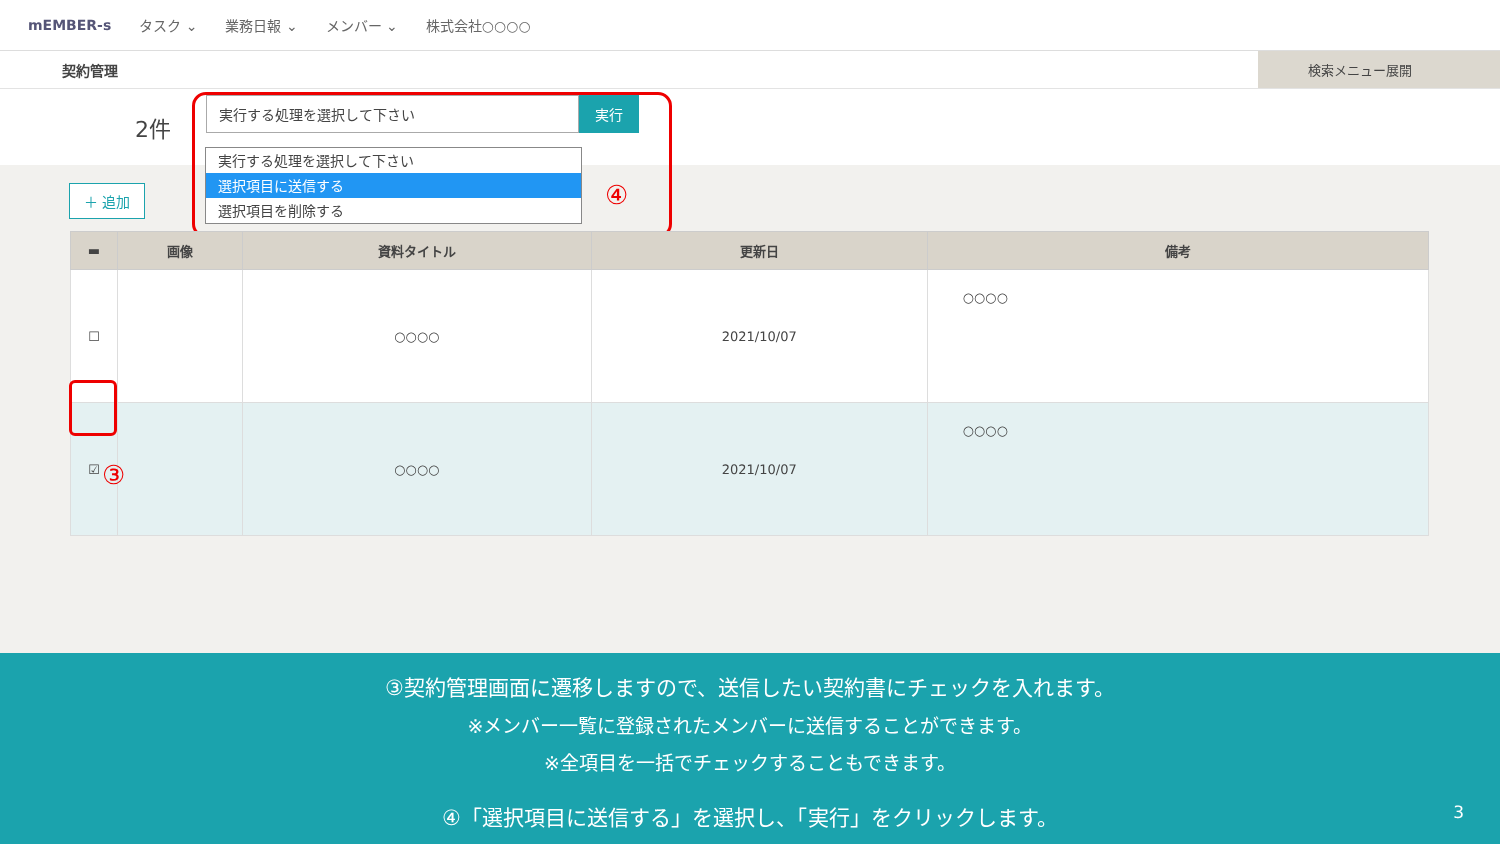mEMBER-s タスク ⌄ 業務日報 ⌄ メンバー ⌄ 株式会社○○○○
契約管理
検索メニュー展開
2件
実行する処理を選択して下さい 実行
実行する処理を選択して下さい
選択項目に送信する
選択項目を削除する
④
＋ 追加
| ▬ | 画像 | 資料タイトル | 更新日 | 備考 |
| --- | --- | --- | --- | --- |
| ☐ | | ○○○○ | 2021/10/07 | ○○○○ |
| ☑ | | ○○○○ | 2021/10/07 | ○○○○ |
③
③契約管理画面に遷移しますので、送信したい契約書にチェックを入れます。
※メンバー一覧に登録されたメンバーに送信することができます。
※全項目を一括でチェックすることもできます。
④「選択項目に送信する」を選択し、「実行」をクリックします。
3